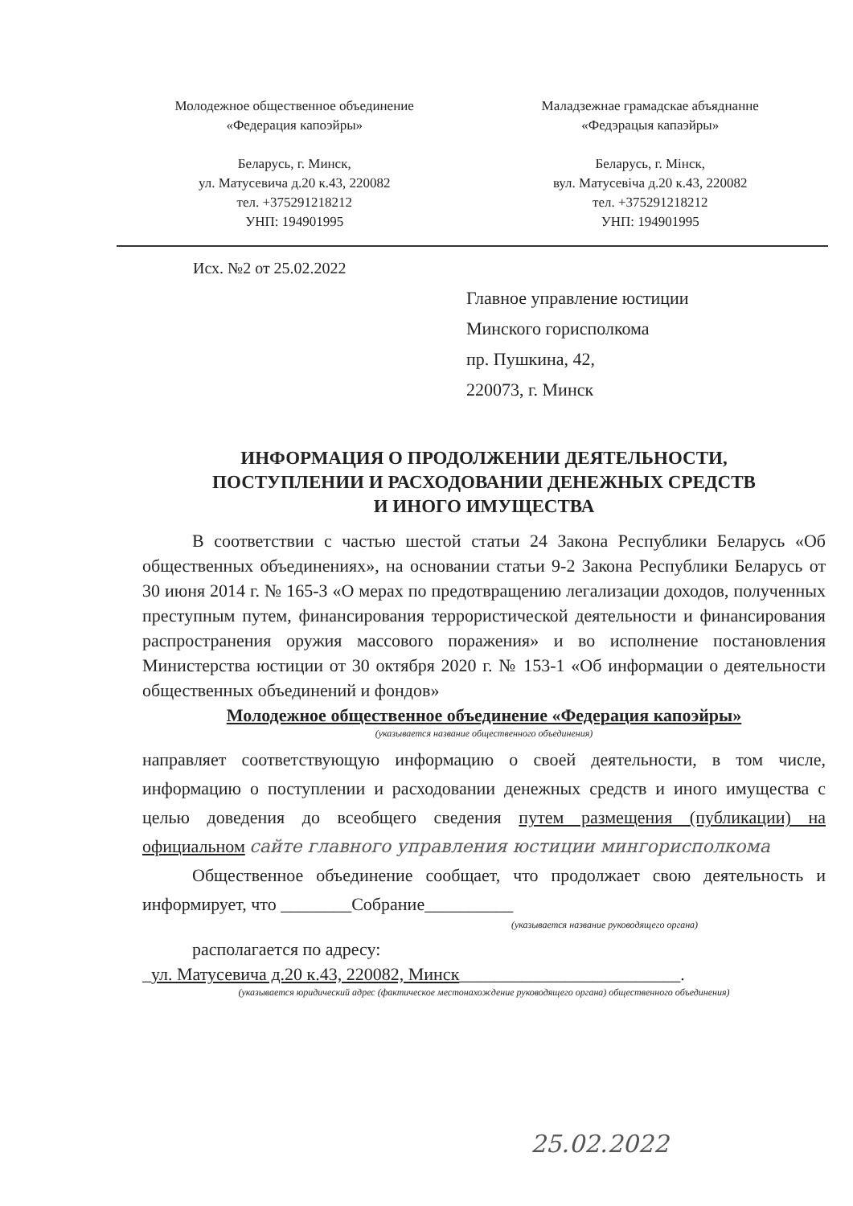Молодежное общественное объединение
«Федерация капоэйры»
Беларусь, г. Минск,
ул. Матусевича д.20 к.43, 220082
тел. +375291218212
УНП: 194901995
Маладзежнае грамадскае абъяднанне
«Федэрацыя капаэйры»
Беларусь, г. Мінск,
вул. Матусевіча д.20 к.43, 220082
тел. +375291218212
УНП: 194901995
Исх. №2 от 25.02.2022
Главное управление юстиции
Минского горисполкома
пр. Пушкина, 42,
220073, г. Минск
ИНФОРМАЦИЯ О ПРОДОЛЖЕНИИ ДЕЯТЕЛЬНОСТИ,
ПОСТУПЛЕНИИ И РАСХОДОВАНИИ ДЕНЕЖНЫХ СРЕДСТВ
И ИНОГО ИМУЩЕСТВА
В соответствии с частью шестой статьи 24 Закона Республики Беларусь «Об общественных объединениях», на основании статьи 9-2 Закона Республики Беларусь от 30 июня 2014 г. № 165-З «О мерах по предотвращению легализации доходов, полученных преступным путем, финансирования террористической деятельности и финансирования распространения оружия массового поражения» и во исполнение постановления Министерства юстиции от 30 октября 2020 г. № 153-1 «Об информации о деятельности общественных объединений и фондов»
Молодежное общественное объединение «Федерация капоэйры»
(указывается название общественного объединения)
направляет соответствующую информацию о своей деятельности, в том числе, информацию о поступлении и расходовании денежных средств и иного имущества с целью доведения до всеобщего сведения путем размещения (публикации) на официальном сайте главного управления юстиции мингорисполкома
Общественное объединение сообщает, что продолжает свою деятельность и информирует, что ________Собрание__________
(указывается название руководящего органа)
располагается по адресу:
_ул. Матусевича д.20 к.43, 220082, Минск_________________________.
(указывается юридический адрес (фактическое местонахождение руководящего органа) общественного объединения)
25.02.2022